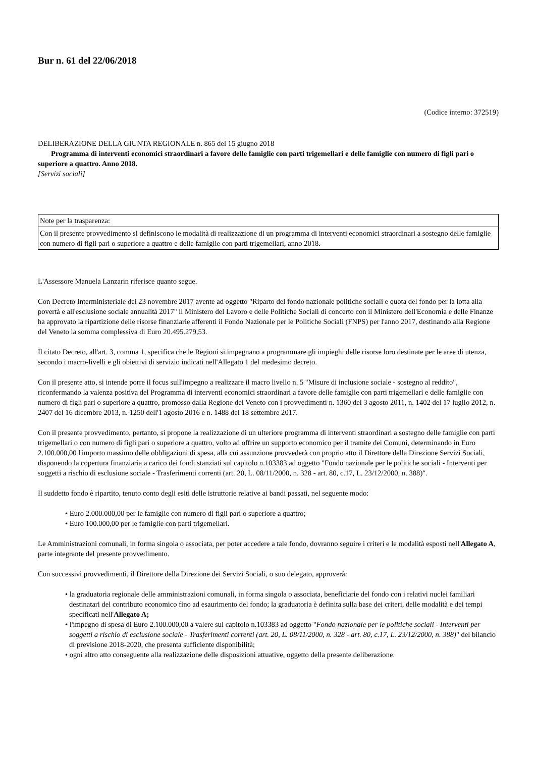Bur n. 61 del 22/06/2018
(Codice interno: 372519)
DELIBERAZIONE DELLA GIUNTA REGIONALE n. 865 del 15 giugno 2018
Programma di interventi economici straordinari a favore delle famiglie con parti trigemellari e delle famiglie con numero di figli pari o superiore a quattro. Anno 2018.
[Servizi sociali]
| Note per la trasparenza: |
| Con il presente provvedimento si definiscono le modalità di realizzazione di un programma di interventi economici straordinari a sostegno delle famiglie con numero di figli pari o superiore a quattro e delle famiglie con parti trigemellari, anno 2018. |
L'Assessore Manuela Lanzarin riferisce quanto segue.
Con Decreto Interministeriale del 23 novembre 2017 avente ad oggetto "Riparto del fondo nazionale politiche sociali e quota del fondo per la lotta alla povertà e all'esclusione sociale annualità 2017" il Ministero del Lavoro e delle Politiche Sociali di concerto con il Ministero dell'Economia e delle Finanze ha approvato la ripartizione delle risorse finanziarie afferenti il Fondo Nazionale per le Politiche Sociali (FNPS) per l'anno 2017, destinando alla Regione del Veneto la somma complessiva di Euro 20.495.279,53.
Il citato Decreto, all'art. 3, comma 1, specifica che le Regioni si impegnano a programmare gli impieghi delle risorse loro destinate per le aree di utenza, secondo i macro-livelli e gli obiettivi di servizio indicati nell'Allegato 1 del medesimo decreto.
Con il presente atto, si intende porre il focus sull'impegno a realizzare il macro livello n. 5 "Misure di inclusione sociale - sostegno al reddito", riconfermando la valenza positiva del Programma di interventi economici straordinari a favore delle famiglie con parti trigemellari e delle famiglie con numero di figli pari o superiore a quattro, promosso dalla Regione del Veneto con i provvedimenti n. 1360 del 3 agosto 2011, n. 1402 del 17 luglio 2012, n. 2407 del 16 dicembre 2013, n. 1250 dell'1 agosto 2016 e n. 1488 del 18 settembre 2017.
Con il presente provvedimento, pertanto, si propone la realizzazione di un ulteriore programma di interventi straordinari a sostegno delle famiglie con parti trigemellari o con numero di figli pari o superiore a quattro, volto ad offrire un supporto economico per il tramite dei Comuni, determinando in Euro 2.100.000,00 l'importo massimo delle obbligazioni di spesa, alla cui assunzione provvederà con proprio atto il Direttore della Direzione Servizi Sociali, disponendo la copertura finanziaria a carico dei fondi stanziati sul capitolo n.103383 ad oggetto "Fondo nazionale per le politiche sociali - Interventi per soggetti a rischio di esclusione sociale - Trasferimenti correnti (art. 20, L. 08/11/2000, n. 328 - art. 80, c.17, L. 23/12/2000, n. 388)".
Il suddetto fondo è ripartito, tenuto conto degli esiti delle istruttorie relative ai bandi passati, nel seguente modo:
• Euro 2.000.000,00 per le famiglie con numero di figli pari o superiore a quattro;
• Euro 100.000,00 per le famiglie con parti trigemellari.
Le Amministrazioni comunali, in forma singola o associata, per poter accedere a tale fondo, dovranno seguire i criteri e le modalità esposti nell'Allegato A, parte integrante del presente provvedimento.
Con successivi provvedimenti, il Direttore della Direzione dei Servizi Sociali, o suo delegato, approverà:
• la graduatoria regionale delle amministrazioni comunali, in forma singola o associata, beneficiarie del fondo con i relativi nuclei familiari destinatari del contributo economico fino ad esaurimento del fondo; la graduatoria è definita sulla base dei criteri, delle modalità e dei tempi specificati nell'Allegato A;
• l'impegno di spesa di Euro 2.100.000,00 a valere sul capitolo n.103383 ad oggetto "Fondo nazionale per le politiche sociali - Interventi per soggetti a rischio di esclusione sociale - Trasferimenti correnti (art. 20, L. 08/11/2000, n. 328 - art. 80, c.17, L. 23/12/2000, n. 388)" del bilancio di previsione 2018-2020, che presenta sufficiente disponibilità;
• ogni altro atto conseguente alla realizzazione delle disposizioni attuative, oggetto della presente deliberazione.